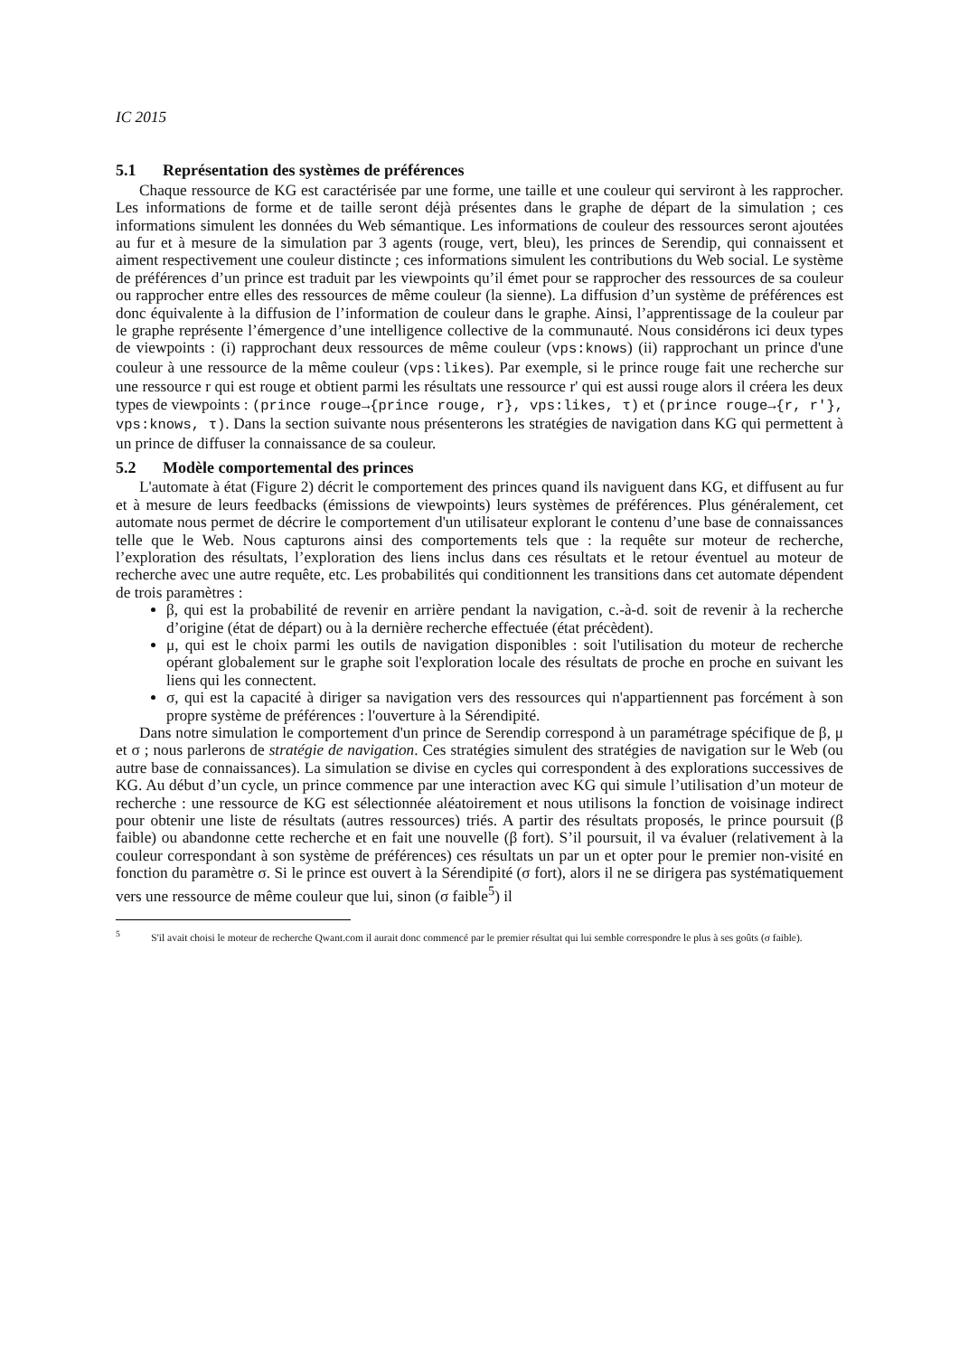IC 2015
5.1 Représentation des systèmes de préférences
Chaque ressource de KG est caractérisée par une forme, une taille et une couleur qui serviront à les rapprocher. Les informations de forme et de taille seront déjà présentes dans le graphe de départ de la simulation ; ces informations simulent les données du Web sémantique. Les informations de couleur des ressources seront ajoutées au fur et à mesure de la simulation par 3 agents (rouge, vert, bleu), les princes de Serendip, qui connaissent et aiment respectivement une couleur distincte ; ces informations simulent les contributions du Web social. Le système de préférences d’un prince est traduit par les viewpoints qu’il émet pour se rapprocher des ressources de sa couleur ou rapprocher entre elles des ressources de même couleur (la sienne). La diffusion d’un système de préférences est donc équivalente à la diffusion de l’information de couleur dans le graphe. Ainsi, l’apprentissage de la couleur par le graphe représente l’émergence d’une intelligence collective de la communauté. Nous considérons ici deux types de viewpoints : (i) rapprochant deux ressources de même couleur (vps:knows) (ii) rapprochant un prince d'une couleur à une ressource de la même couleur (vps:likes). Par exemple, si le prince rouge fait une recherche sur une ressource r qui est rouge et obtient parmi les résultats une ressource r' qui est aussi rouge alors il créera les deux types de viewpoints : (prince rouge→{prince rouge, r}, vps:likes, τ) et (prince rouge→{r, r'}, vps:knows, τ). Dans la section suivante nous présenterons les stratégies de navigation dans KG qui permettent à un prince de diffuser la connaissance de sa couleur.
5.2 Modèle comportemental des princes
L'automate à état (Figure 2) décrit le comportement des princes quand ils naviguent dans KG, et diffusent au fur et à mesure de leurs feedbacks (émissions de viewpoints) leurs systèmes de préférences. Plus généralement, cet automate nous permet de décrire le comportement d'un utilisateur explorant le contenu d’une base de connaissances telle que le Web. Nous capturons ainsi des comportements tels que : la requête sur moteur de recherche, l’exploration des résultats, l’exploration des liens inclus dans ces résultats et le retour éventuel au moteur de recherche avec une autre requête, etc. Les probabilités qui conditionnent les transitions dans cet automate dépendent de trois paramètres :
β, qui est la probabilité de revenir en arrière pendant la navigation, c.-à-d. soit de revenir à la recherche d’origine (état de départ) ou à la dernière recherche effectuée (état précèdent).
μ, qui est le choix parmi les outils de navigation disponibles : soit l'utilisation du moteur de recherche opérant globalement sur le graphe soit l'exploration locale des résultats de proche en proche en suivant les liens qui les connectent.
σ, qui est la capacité à diriger sa navigation vers des ressources qui n'appartiennent pas forcément à son propre système de préférences : l'ouverture à la Sérendipité.
Dans notre simulation le comportement d'un prince de Serendip correspond à un paramétrage spécifique de β, μ et σ ; nous parlerons de stratégie de navigation. Ces stratégies simulent des stratégies de navigation sur le Web (ou autre base de connaissances). La simulation se divise en cycles qui correspondent à des explorations successives de KG. Au début d’un cycle, un prince commence par une interaction avec KG qui simule l’utilisation d’un moteur de recherche : une ressource de KG est sélectionnée aléatoirement et nous utilisons la fonction de voisinage indirect pour obtenir une liste de résultats (autres ressources) triés. A partir des résultats proposés, le prince poursuit (β faible) ou abandonne cette recherche et en fait une nouvelle (β fort). S’il poursuit, il va évaluer (relativement à la couleur correspondant à son système de préférences) ces résultats un par un et opter pour le premier non-visité en fonction du paramètre σ. Si le prince est ouvert à la Sérendipité (σ fort), alors il ne se dirigera pas systématiquement vers une ressource de même couleur que lui, sinon (σ faible<sup>5</sup>) il
<sup>5</sup> S'il avait choisi le moteur de recherche Qwant.com il aurait donc commencé par le premier résultat qui lui semble correspondre le plus à ses goûts (σ faible).